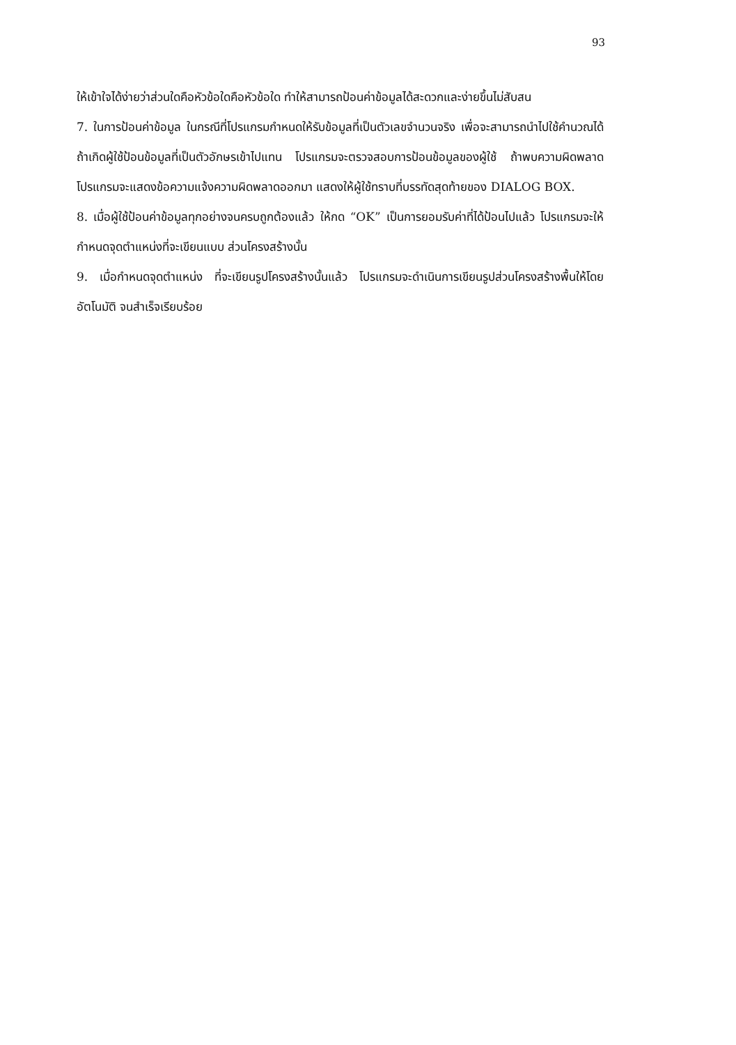93
ให้เข้าใจได้ง่ายว่าส่วนใดคือหัวข้อใดคือหัวข้อใด ทำให้สามารถป้อนค่าข้อมูลได้สะดวกและง่ายขึ้นไม่สับสน
7. ในการป้อนค่าข้อมูล ในกรณีที่โปรแกรมกำหนดให้รับข้อมูลที่เป็นตัวเลขจำนวนจริง เพื่อจะสามารถนำไปใช้คำนวณได้ ถ้าเกิดผู้ใช้ป้อนข้อมูลที่เป็นตัวอักษรเข้าไปแทน โปรแกรมจะตรวจสอบการป้อนข้อมูลของผู้ใช้ ถ้าพบความผิดพลาดโปรแกรมจะแสดงข้อความแจ้งความผิดพลาดออกมา แสดงให้ผู้ใช้ทราบที่บรรทัดสุดท้ายของ DIALOG BOX.
8. เมื่อผู้ใช้ป้อนค่าข้อมูลทุกอย่างจนครบถูกต้องแล้ว ให้กด “OK” เป็นการยอมรับค่าที่ได้ป้อนไปแล้ว โปรแกรมจะให้กำหนดจุดตำแหน่งที่จะเขียนแบบ ส่วนโครงสร้างนั้น
9. เมื่อกำหนดจุดตำแหน่ง ที่จะเขียนรูปโครงสร้างนั้นแล้ว โปรแกรมจะดำเนินการเขียนรูปส่วนโครงสร้างพื้นให้โดยอัตโนมัติ จนสำเร็จเรียบร้อย